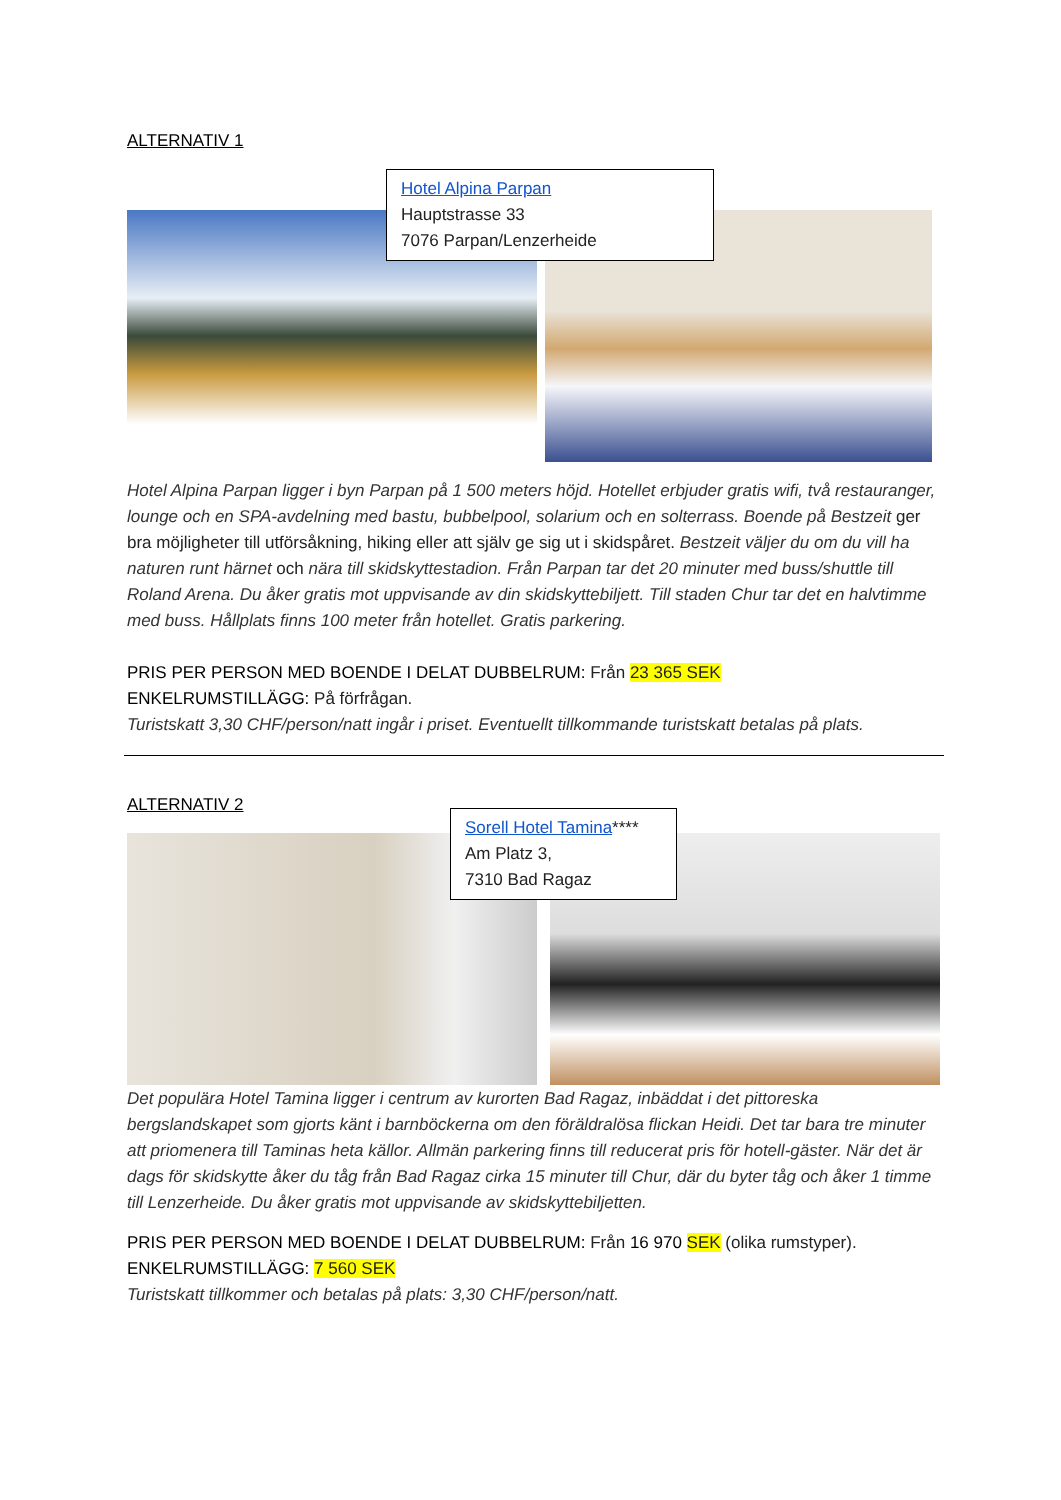ALTERNATIV 1
Hotel Alpina Parpan
Hauptstrasse 33
7076 Parpan/Lenzerheide
Hotel Alpina Parpan ligger i byn Parpan på 1 500 meters höjd. Hotellet erbjuder gratis wifi, två restauranger, lounge och en SPA-avdelning med bastu, bubbelpool, solarium och en solterrass. Boende på Bestzeit ger bra möjligheter till utförsåkning, hiking eller att själv ge sig ut i skidspåret. Bestzeit väljer du om du vill ha naturen runt härnet och nära till skidskyttestadion. Från Parpan tar det 20 minuter med buss/shuttle till Roland Arena. Du åker gratis mot uppvisande av din skidskyttebiljett. Till staden Chur tar det en halvtimme med buss. Hållplats finns 100 meter från hotellet. Gratis parkering.
PRIS PER PERSON MED BOENDE I DELAT DUBBELRUM: Från 23 365 SEK
ENKELRUMSTILLÄGG: På förfrågan.
Turistskatt 3,30 CHF/person/natt ingår i priset. Eventuellt tillkommande turistskatt betalas på plats.
ALTERNATIV 2
Sorell Hotel Tamina****
Am Platz 3,
7310 Bad Ragaz
Det populära Hotel Tamina ligger i centrum av kurorten Bad Ragaz, inbäddat i det pittoreska bergslandskapet som gjorts känt i barnböckerna om den föräldralösa flickan Heidi. Det tar bara tre minuter att priomenera till Taminas heta källor. Allmän parkering finns till reducerat pris för hotell-gäster. När det är dags för skidskytte åker du tåg från Bad Ragaz cirka 15 minuter till Chur, där du byter tåg och åker 1 timme till Lenzerheide. Du åker gratis mot uppvisande av skidskyttebiljetten.
PRIS PER PERSON MED BOENDE I DELAT DUBBELRUM: Från 16 970 SEK (olika rumstyper).
ENKELRUMSTILLÄGG: 7 560 SEK
Turistskatt tillkommer och betalas på plats: 3,30 CHF/person/natt.